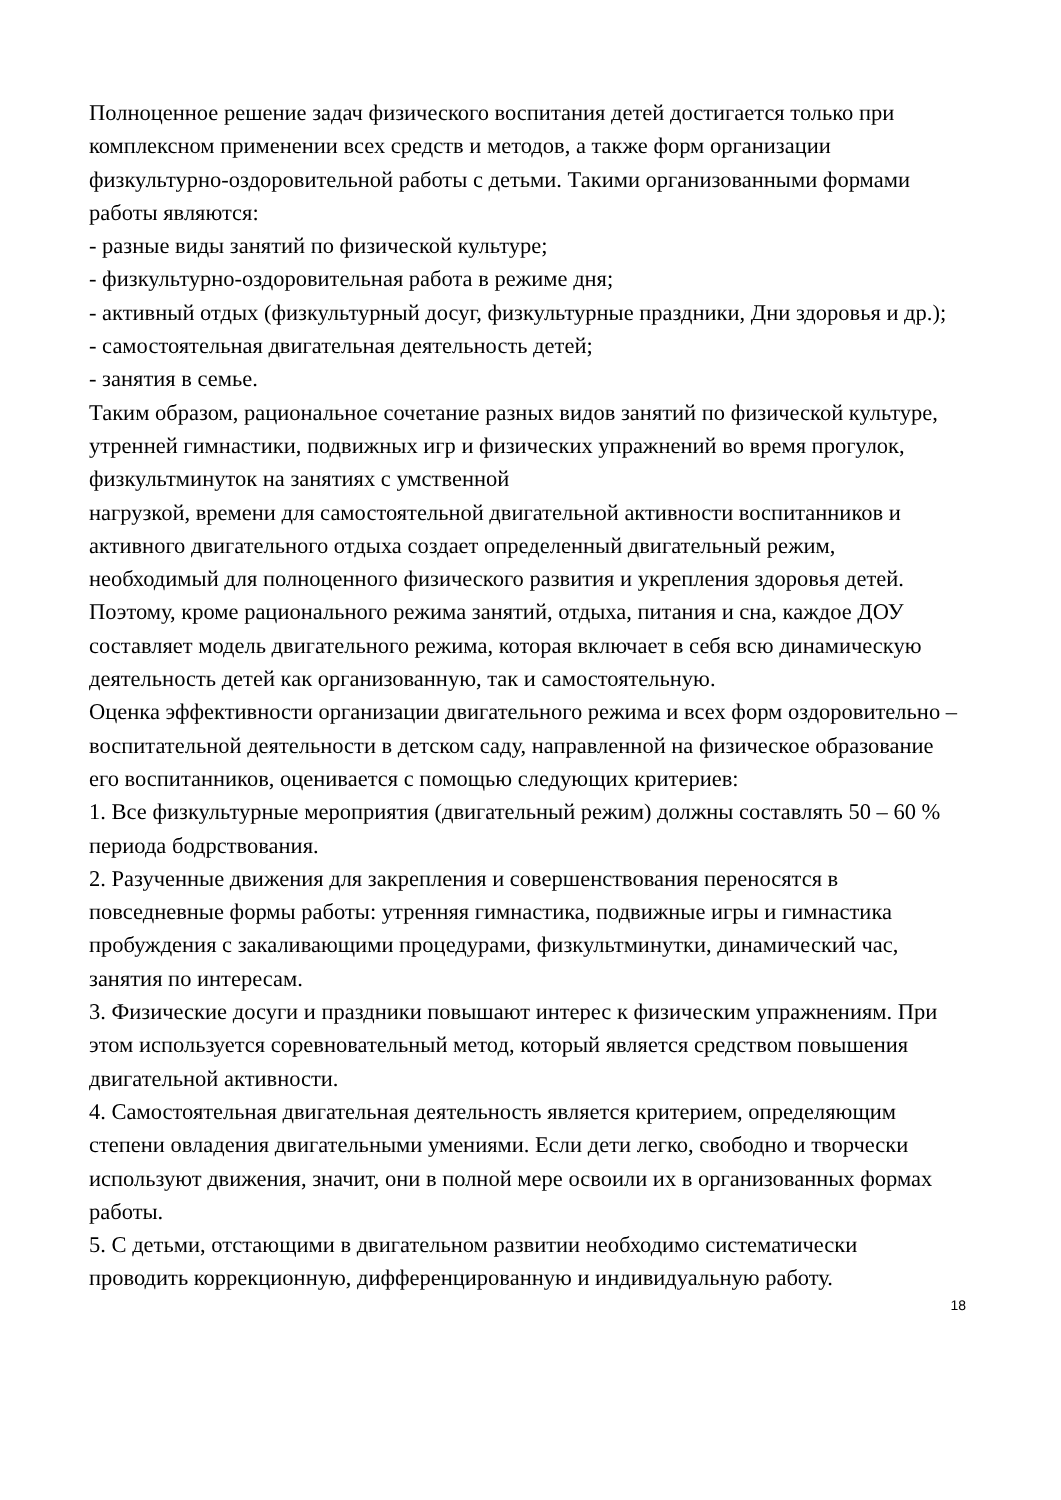Полноценное решение задач физического воспитания детей достигается только при комплексном применении всех средств и методов, а также форм организации физкультурно-оздоровительной работы с детьми. Такими организованными формами работы являются:
- разные виды занятий по физической культуре;
- физкультурно-оздоровительная работа в режиме дня;
- активный отдых (физкультурный досуг, физкультурные праздники, Дни здоровья и др.);
- самостоятельная двигательная деятельность детей;
- занятия в семье.
Таким образом, рациональное сочетание разных видов занятий по физической культуре, утренней гимнастики, подвижных игр и физических упражнений во время прогулок, физкультминуток на занятиях с умственной
нагрузкой, времени для самостоятельной двигательной активности воспитанников и активного двигательного отдыха создает определенный двигательный режим, необходимый для полноценного физического развития и укрепления здоровья детей. Поэтому, кроме рационального режима занятий, отдыха, питания и сна, каждое ДОУ составляет модель двигательного режима, которая включает в себя всю динамическую деятельность детей как организованную, так и самостоятельную.
Оценка эффективности организации двигательного режима и всех форм оздоровительно – воспитательной деятельности в детском саду, направленной на физическое образование его воспитанников, оценивается с помощью следующих критериев:
1. Все физкультурные мероприятия (двигательный режим) должны составлять 50 – 60 % периода бодрствования.
2. Разученные движения для закрепления и совершенствования переносятся в повседневные формы работы: утренняя гимнастика, подвижные игры и гимнастика пробуждения с закаливающими процедурами, физкультминутки, динамический час, занятия по интересам.
3. Физические досуги и праздники повышают интерес к физическим упражнениям. При этом используется соревновательный метод, который является средством повышения двигательной активности.
4. Самостоятельная двигательная деятельность является критерием, определяющим степени овладения двигательными умениями. Если дети легко, свободно и творчески используют движения, значит, они в полной мере освоили их в организованных формах работы.
5. С детьми, отстающими в двигательном развитии необходимо систематически проводить коррекционную, дифференцированную и индивидуальную работу.
18